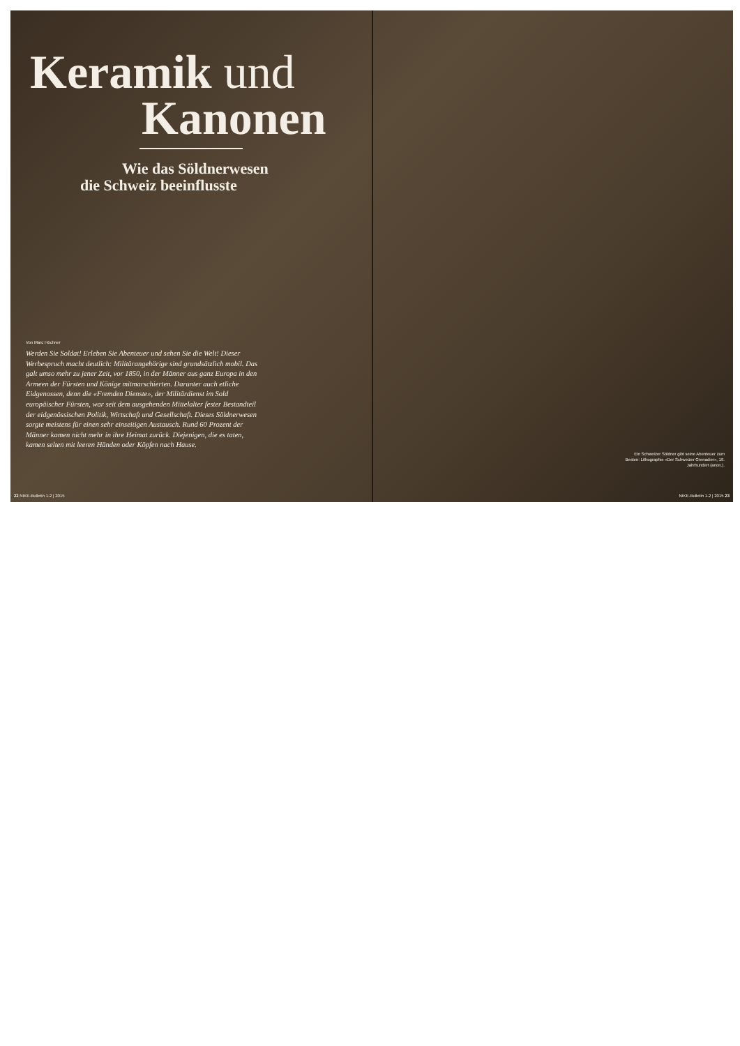Keramik und
Kanonen
Wie das Söldnerwesen
die Schweiz beeinflusste
Von Marc Höchner
Werden Sie Soldat! Erleben Sie Abenteuer und sehen Sie die Welt! Dieser Werbespruch macht deutlich: Militärangehörige sind grundsätzlich mobil. Das galt umso mehr zu jener Zeit, vor 1850, in der Männer aus ganz Europa in den Armeen der Fürsten und Könige mitmarschierten. Darunter auch etliche Eidgenossen, denn die «Fremden Dienste», der Militärdienst im Sold europäischer Fürsten, war seit dem ausgehenden Mittelalter fester Bestandteil der eidgenössischen Politik, Wirtschaft und Gesellschaft. Dieses Söldnerwesen sorgte meistens für einen sehr einseitigen Austausch. Rund 60 Prozent der Männer kamen nicht mehr in ihre Heimat zurück. Diejenigen, die es taten, kamen selten mit leeren Händen oder Köpfen nach Hause.
22 NIKE-Bulletin 1-2 | 2015
Ein Schweizer Söldner gibt seine Abenteuer zum Besten: Lithographie «Der Schweizer Grenadier», 19. Jahrhundert (anon.).
NIKE-Bulletin 1-2 | 2015 23